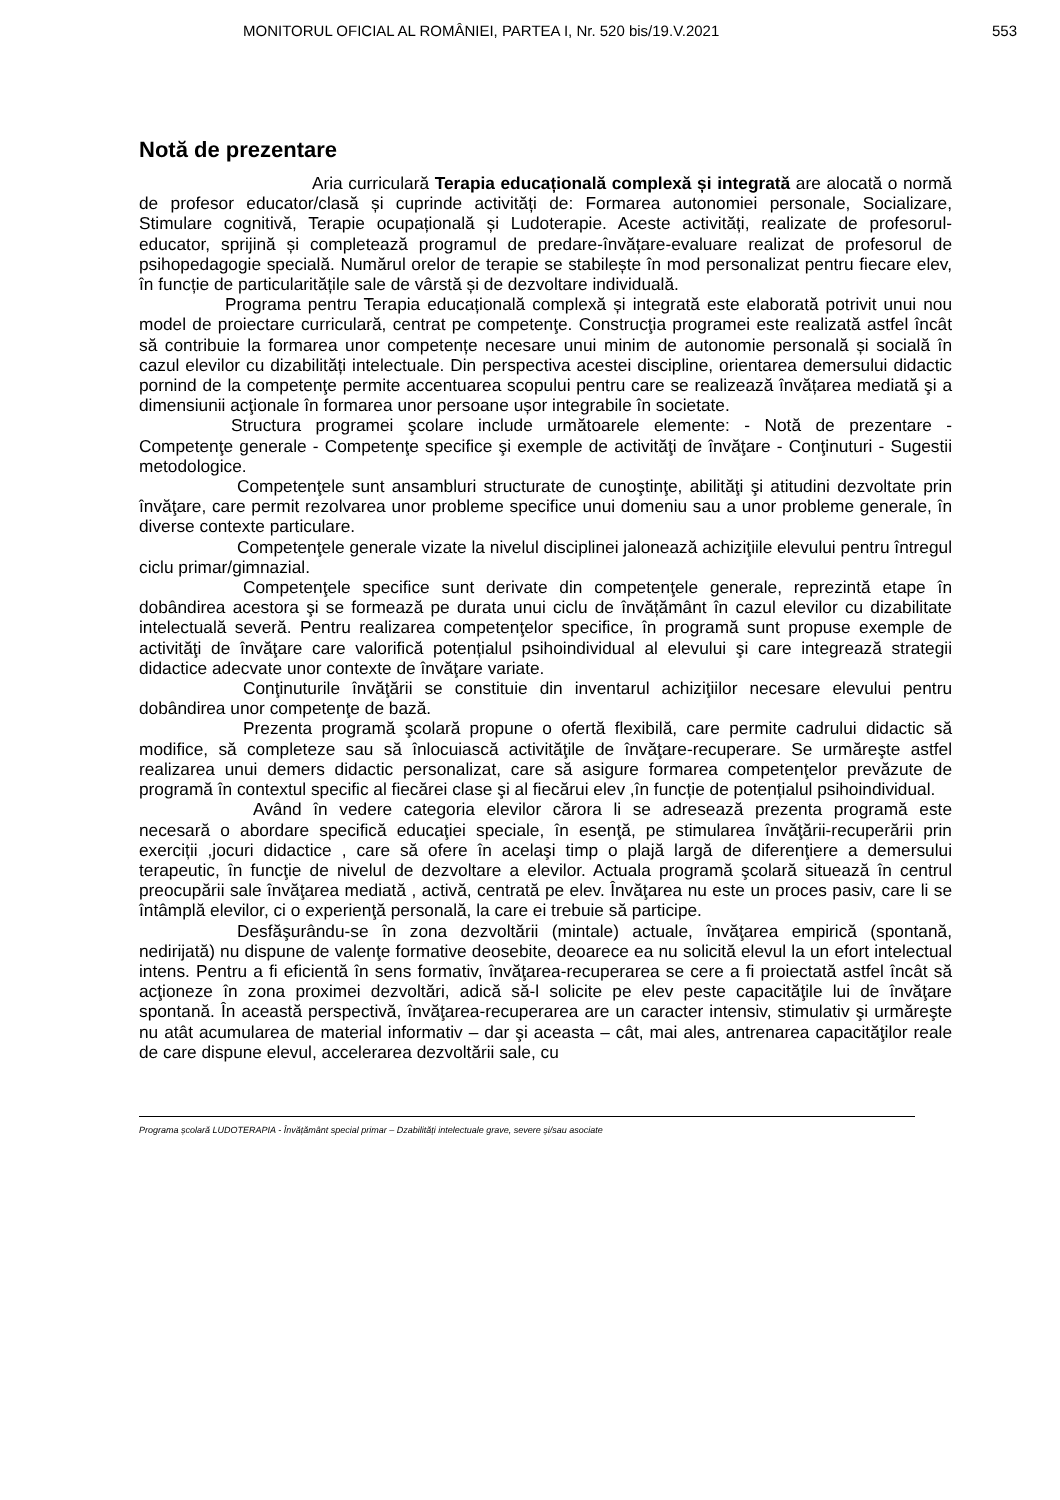MONITORUL OFICIAL AL ROMÂNIEI, PARTEA I, Nr. 520 bis/19.V.2021 553
Notă de prezentare
Aria curriculară Terapia educațională complexă și integrată are alocată o normă de profesor educator/clasă și cuprinde activități de: Formarea autonomiei personale, Socializare, Stimulare cognitivă, Terapie ocupațională și Ludoterapie. Aceste activități, realizate de profesorul-educator, sprijină și completează programul de predare-învățare-evaluare realizat de profesorul de psihopedagogie specială. Numărul orelor de terapie se stabilește în mod personalizat pentru fiecare elev, în funcție de particularitățile sale de vârstă și de dezvoltare individuală.
Programa pentru Terapia educațională complexă și integrată este elaborată potrivit unui nou model de proiectare curriculară, centrat pe competenţe. Construcţia programei este realizată astfel încât să contribuie la formarea unor competențe necesare unui minim de autonomie personală și socială în cazul elevilor cu dizabilități intelectuale. Din perspectiva acestei discipline, orientarea demersului didactic pornind de la competenţe permite accentuarea scopului pentru care se realizează învățarea mediată şi a dimensiunii acţionale în formarea unor persoane ușor integrabile în societate.
Structura programei şcolare include următoarele elemente: - Notă de prezentare - Competenţe generale - Competenţe specifice şi exemple de activităţi de învăţare - Conţinuturi - Sugestii metodologice.
Competenţele sunt ansambluri structurate de cunoştinţe, abilităţi şi atitudini dezvoltate prin învăţare, care permit rezolvarea unor probleme specifice unui domeniu sau a unor probleme generale, în diverse contexte particulare.
Competenţele generale vizate la nivelul disciplinei jalonează achiziţiile elevului pentru întregul ciclu primar/gimnazial.
Competenţele specifice sunt derivate din competenţele generale, reprezintă etape în dobândirea acestora şi se formează pe durata unui ciclu de învățământ în cazul elevilor cu dizabilitate intelectuală severă. Pentru realizarea competenţelor specifice, în programă sunt propuse exemple de activităţi de învăţare care valorifică potențialul psihoindividual al elevului şi care integrează strategii didactice adecvate unor contexte de învăţare variate.
Conţinuturile învăţării se constituie din inventarul achiziţiilor necesare elevului pentru dobândirea unor competenţe de bază.
Prezenta programă şcolară propune o ofertă flexibilă, care permite cadrului didactic să modifice, să completeze sau să înlocuiască activităţile de învăţare-recuperare. Se urmăreşte astfel realizarea unui demers didactic personalizat, care să asigure formarea competenţelor prevăzute de programă în contextul specific al fiecărei clase şi al fiecărui elev ,în funcție de potențialul psihoindividual.
Având în vedere categoria elevilor cărora li se adresează prezenta programă este necesară o abordare specifică educaţiei speciale, în esenţă, pe stimularea învăţării-recuperării prin exerciții ,jocuri didactice , care să ofere în acelaşi timp o plajă largă de diferenţiere a demersului terapeutic, în funcţie de nivelul de dezvoltare a elevilor. Actuala programă şcolară situează în centrul preocupării sale învăţarea mediată , activă, centrată pe elev. Învăţarea nu este un proces pasiv, care li se întâmplă elevilor, ci o experienţă personală, la care ei trebuie să participe.
Desfăşurându-se în zona dezvoltării (mintale) actuale, învăţarea empirică (spontană, nedirijată) nu dispune de valenţe formative deosebite, deoarece ea nu solicită elevul la un efort intelectual intens. Pentru a fi eficientă în sens formativ, învăţarea-recuperarea se cere a fi proiectată astfel încât să acţioneze în zona proximei dezvoltări, adică să-l solicite pe elev peste capacităţile lui de învăţare spontană. În această perspectivă, învăţarea-recuperarea are un caracter intensiv, stimulativ şi urmăreşte nu atât acumularea de material informativ – dar şi aceasta – cât, mai ales, antrenarea capacităţilor reale de care dispune elevul, accelerarea dezvoltării sale, cu
Programa școlară LUDOTERAPIA - Învățământ special primar – Dzabilități intelectuale grave, severe și/sau asociate